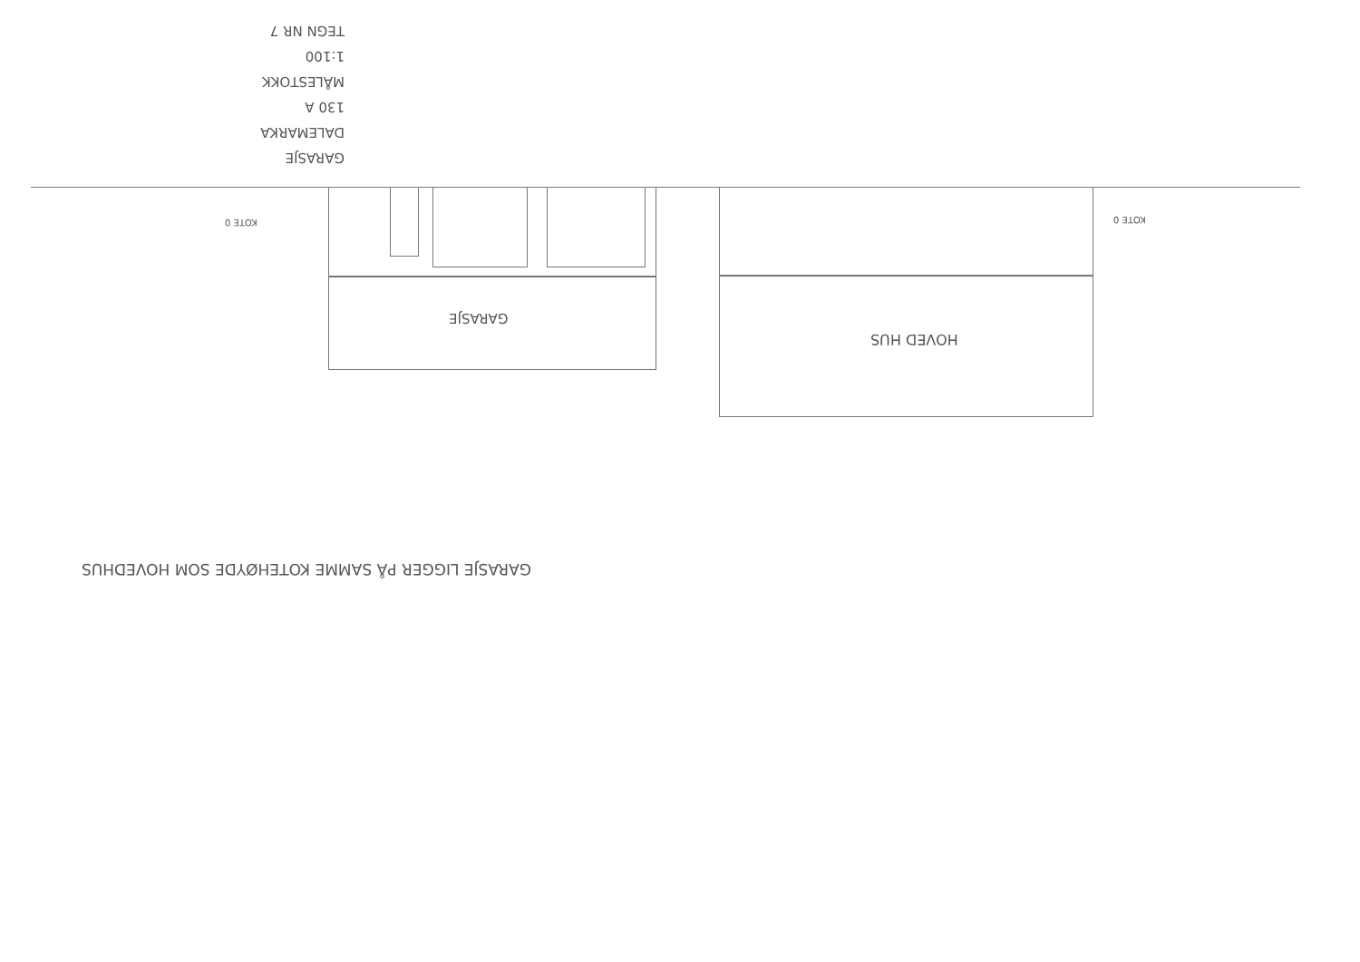GARASJE
DALEMARKA 130 A
MÅLESTOKK 1:100
TEGN NR 7
GARASJE
HOVED HUS
KOTE 0 KOTE 0
GARASJE LIGGER PÅ SAMME KOTEHØYDE SOM HOVEDHUS